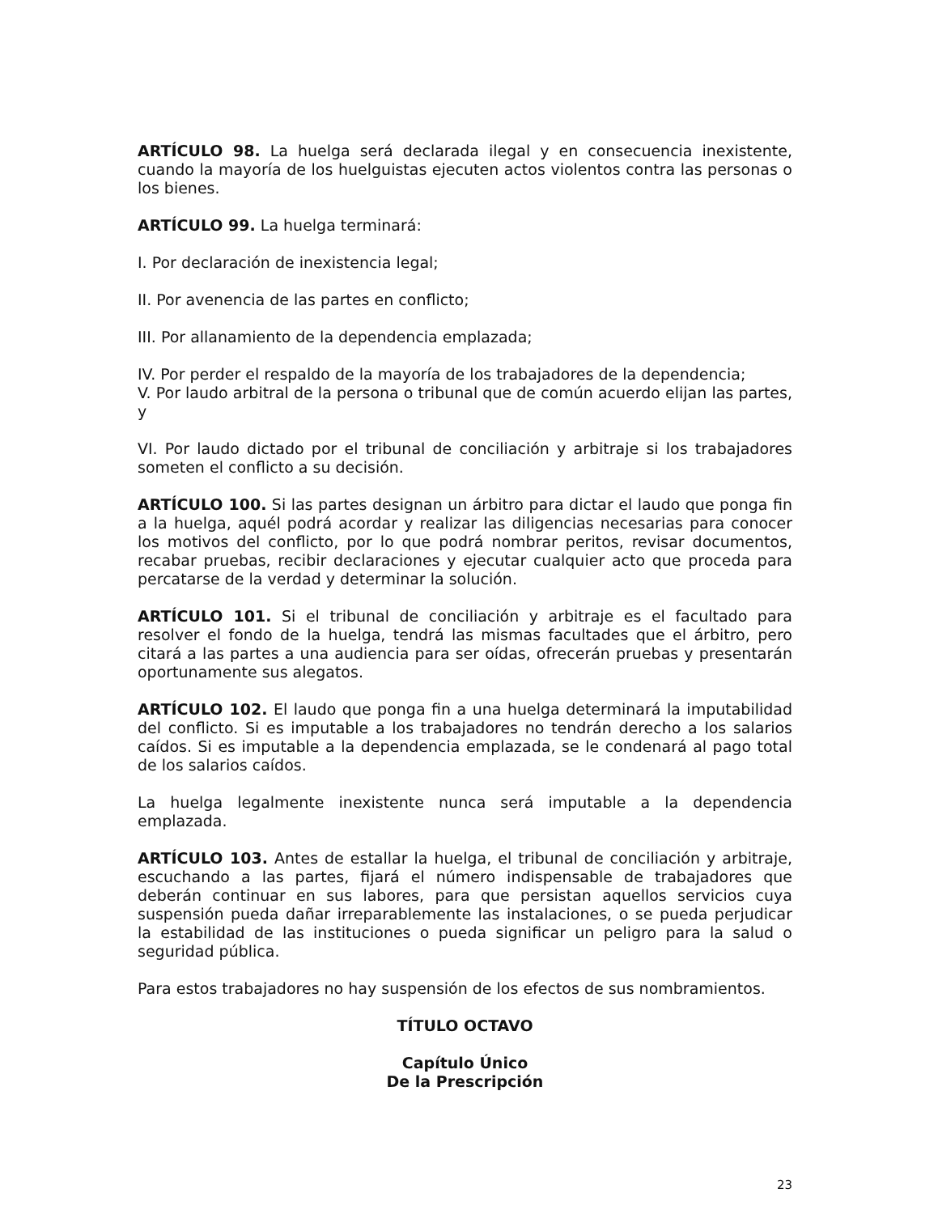ARTÍCULO 98. La huelga será declarada ilegal y en consecuencia inexistente, cuando la mayoría de los huelguistas ejecuten actos violentos contra las personas o los bienes.
ARTÍCULO 99. La huelga terminará:
I. Por declaración de inexistencia legal;
II. Por avenencia de las partes en conflicto;
III. Por allanamiento de la dependencia emplazada;
IV. Por perder el respaldo de la mayoría de los trabajadores de la dependencia;
V. Por laudo arbitral de la persona o tribunal que de común acuerdo elijan las partes, y
VI. Por laudo dictado por el tribunal de conciliación y arbitraje si los trabajadores someten el conflicto a su decisión.
ARTÍCULO 100. Si las partes designan un árbitro para dictar el laudo que ponga fin a la huelga, aquél podrá acordar y realizar las diligencias necesarias para conocer los motivos del conflicto, por lo que podrá nombrar peritos, revisar documentos, recabar pruebas, recibir declaraciones y ejecutar cualquier acto que proceda para percatarse de la verdad y determinar la solución.
ARTÍCULO 101. Si el tribunal de conciliación y arbitraje es el facultado para resolver el fondo de la huelga, tendrá las mismas facultades que el árbitro, pero citará a las partes a una audiencia para ser oídas, ofrecerán pruebas y presentarán oportunamente sus alegatos.
ARTÍCULO 102. El laudo que ponga fin a una huelga determinará la imputabilidad del conflicto. Si es imputable a los trabajadores no tendrán derecho a los salarios caídos. Si es imputable a la dependencia emplazada, se le condenará al pago total de los salarios caídos.
La huelga legalmente inexistente nunca será imputable a la dependencia emplazada.
ARTÍCULO 103. Antes de estallar la huelga, el tribunal de conciliación y arbitraje, escuchando a las partes, fijará el número indispensable de trabajadores que deberán continuar en sus labores, para que persistan aquellos servicios cuya suspensión pueda dañar irreparablemente las instalaciones, o se pueda perjudicar la estabilidad de las instituciones o pueda significar un peligro para la salud o seguridad pública.
Para estos trabajadores no hay suspensión de los efectos de sus nombramientos.
TÍTULO OCTAVO
Capítulo Único
De la Prescripción
23